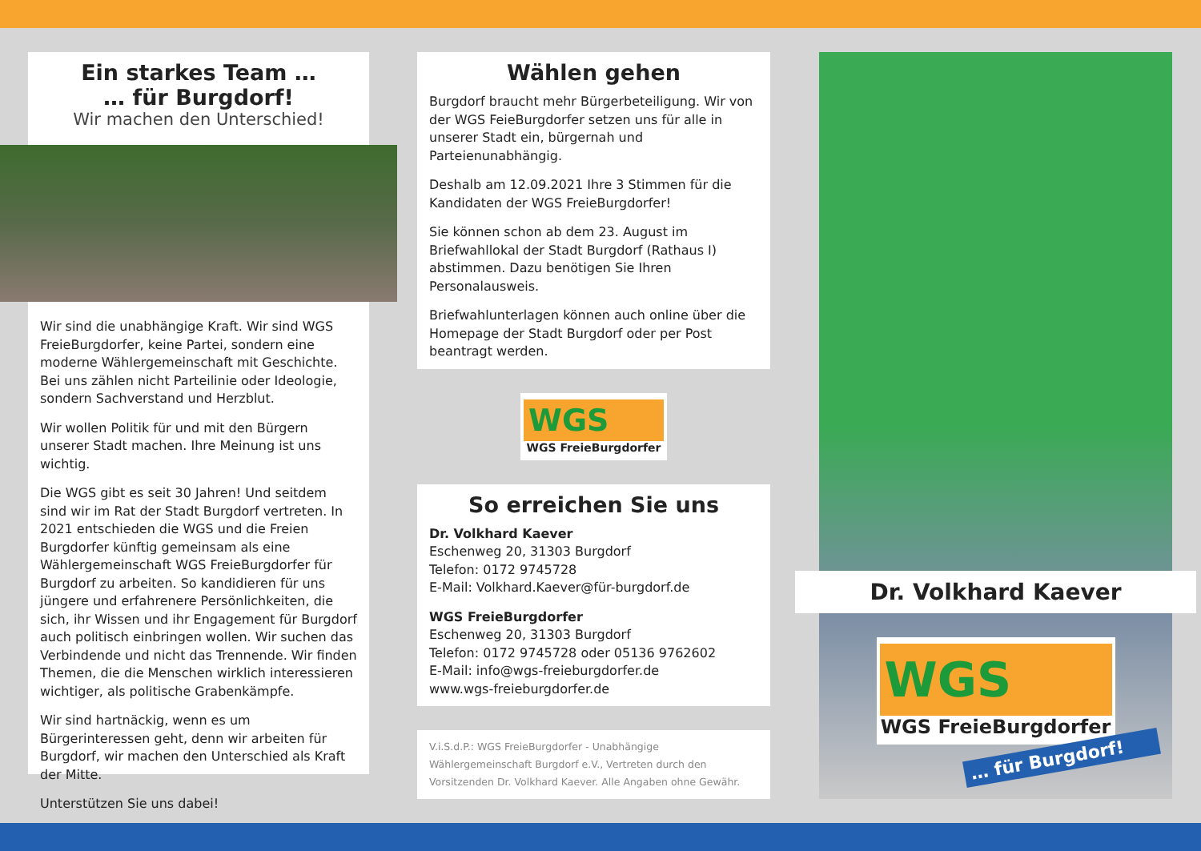Ein starkes Team …
… für Burgdorf!
Wir machen den Unterschied!
Wir sind die unabhängige Kraft. Wir sind WGS FreieBurgdorfer, keine Partei, sondern eine moderne Wählergemeinschaft mit Geschichte. Bei uns zählen nicht Parteilinie oder Ideologie, sondern Sachverstand und Herzblut.
Wir wollen Politik für und mit den Bürgern unserer Stadt machen. Ihre Meinung ist uns wichtig.
Die WGS gibt es seit 30 Jahren! Und seitdem sind wir im Rat der Stadt Burgdorf vertreten. In 2021 entschieden die WGS und die Freien Burgdorfer künftig gemeinsam als eine Wählergemeinschaft WGS FreieBurgdorfer für Burgdorf zu arbeiten. So kandidieren für uns jüngere und erfahrenere Persönlichkeiten, die sich, ihr Wissen und ihr Engagement für Burgdorf auch politisch einbringen wollen. Wir suchen das Verbindende und nicht das Trennende. Wir finden Themen, die die Menschen wirklich interessieren wichtiger, als politische Grabenkämpfe.
Wir sind hartnäckig, wenn es um Bürgerinteressen geht, denn wir arbeiten für Burgdorf, wir machen den Unterschied als Kraft der Mitte.
Unterstützen Sie uns dabei!
Wählen gehen
Burgdorf braucht mehr Bürgerbeteiligung. Wir von der WGS FeieBurgdorfer setzen uns für alle in unserer Stadt ein, bürgernah und Parteienunabhängig.
Deshalb am 12.09.2021 Ihre 3 Stimmen für die Kandidaten der WGS FreieBurgdorfer!
Sie können schon ab dem 23. August im Briefwahllokal der Stadt Burgdorf (Rathaus I) abstimmen. Dazu benötigen Sie Ihren Personalausweis.
Briefwahlunterlagen können auch online über die Homepage der Stadt Burgdorf oder per Post beantragt werden.
WGS
WGS FreieBurgdorfer
So erreichen Sie uns
Dr. Volkhard Kaever
Eschenweg 20, 31303 Burgdorf
Telefon: 0172 9745728
E-Mail: Volkhard.Kaever@für-burgdorf.de
WGS FreieBurgdorfer
Eschenweg 20, 31303 Burgdorf
Telefon: 0172 9745728 oder 05136 9762602
E-Mail: info@wgs-freieburgdorfer.de
www.wgs-freieburgdorfer.de
V.i.S.d.P.: WGS FreieBurgdorfer - Unabhängige Wählergemeinschaft Burgdorf e.V., Vertreten durch den Vorsitzenden Dr. Volkhard Kaever. Alle Angaben ohne Gewähr.
Dr. Volkhard Kaever
WGS
WGS FreieBurgdorfer
… für Burgdorf!